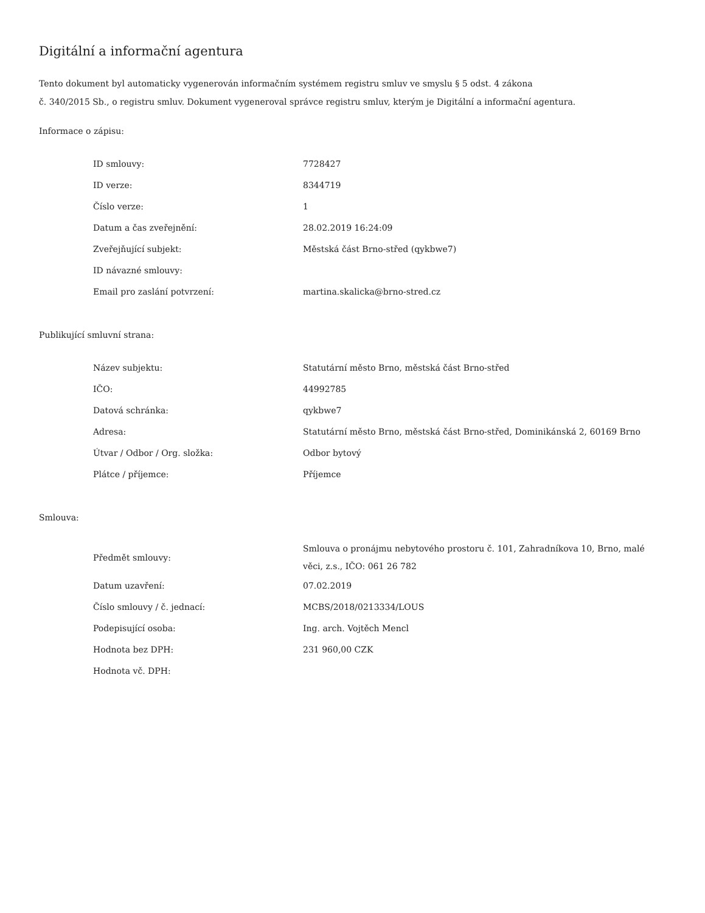Digitální a informační agentura
Tento dokument byl automaticky vygenerován informačním systémem registru smluv ve smyslu § 5 odst. 4 zákona
č. 340/2015 Sb., o registru smluv. Dokument vygeneroval správce registru smluv, kterým je Digitální a informační agentura.
Informace o zápisu:
| ID smlouvy: | 7728427 |
| ID verze: | 8344719 |
| Číslo verze: | 1 |
| Datum a čas zveřejnění: | 28.02.2019 16:24:09 |
| Zveřejňující subjekt: | Městská část Brno-střed (qykbwe7) |
| ID návazné smlouvy: | |
| Email pro zaslání potvrzení: | martina.skalicka@brno-stred.cz |
Publikující smluvní strana:
| Název subjektu: | Statutární město Brno, městská část Brno-střed |
| IČO: | 44992785 |
| Datová schránka: | qykbwe7 |
| Adresa: | Statutární město Brno, městská část Brno-střed, Dominikánská 2, 60169 Brno |
| Útvar / Odbor / Org. složka: | Odbor bytový |
| Plátce / příjemce: | Příjemce |
Smlouva:
| Předmět smlouvy: | Smlouva o pronájmu nebytového prostoru č. 101, Zahradníkova 10, Brno, malé věci, z.s., IČO: 061 26 782 |
| Datum uzavření: | 07.02.2019 |
| Číslo smlouvy / č. jednací: | MCBS/2018/0213334/LOUS |
| Podepisující osoba: | Ing. arch. Vojtěch Mencl |
| Hodnota bez DPH: | 231 960,00 CZK |
| Hodnota vč. DPH: | |